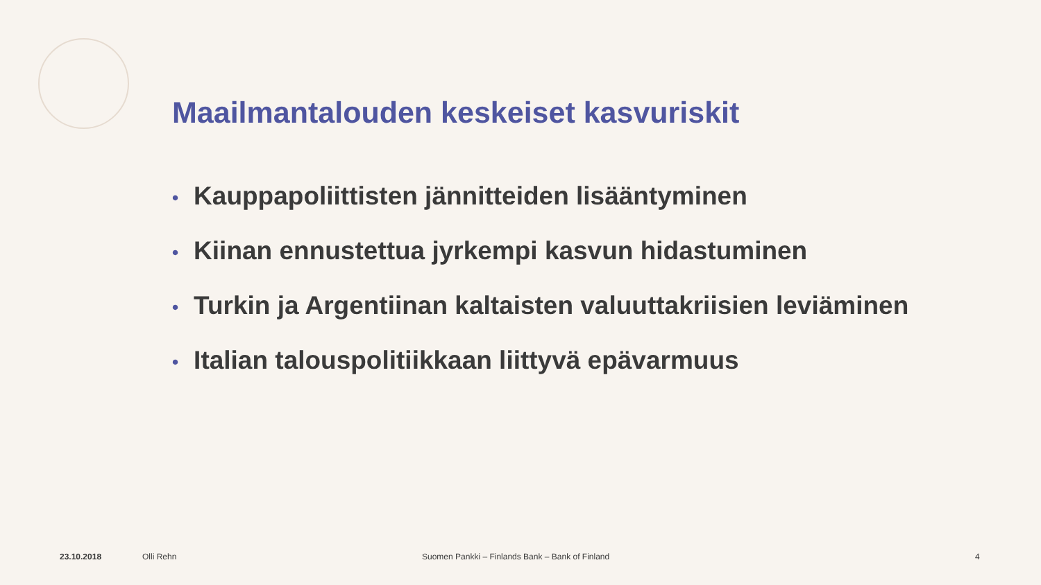Maailmantalouden keskeiset kasvuriskit
• Kauppapoliittisten jännitteiden lisääntyminen
• Kiinan ennustettua jyrkempi kasvun hidastuminen
• Turkin ja Argentiinan kaltaisten valuuttakriisien leviäminen
• Italian talouspolitiikkaan liittyvä epävarmuus
23.10.2018 Olli Rehn
Suomen Pankki – Finlands Bank – Bank of Finland
4